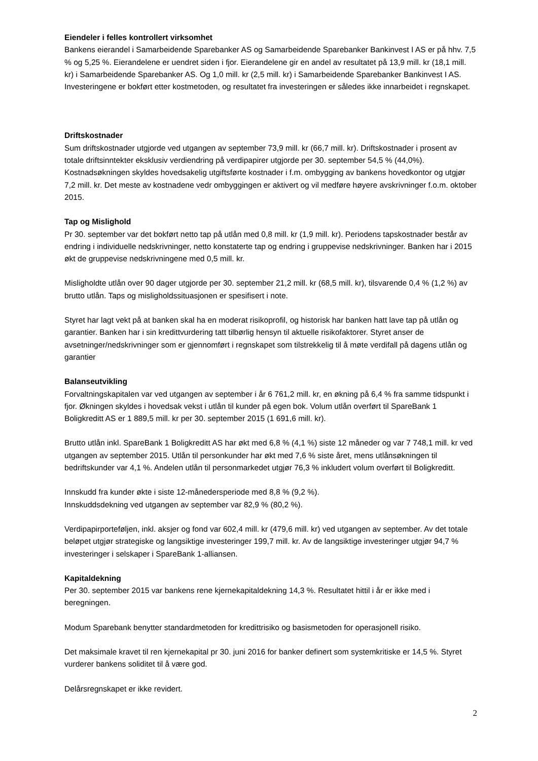Eiendeler i felles kontrollert virksomhet
Bankens eierandel i Samarbeidende Sparebanker AS og Samarbeidende Sparebanker Bankinvest I AS er på hhv. 7,5 % og 5,25 %. Eierandelene er uendret siden i fjor. Eierandelene gir en andel av resultatet på 13,9 mill. kr (18,1 mill. kr) i Samarbeidende Sparebanker AS. Og 1,0 mill. kr (2,5 mill. kr) i Samarbeidende Sparebanker Bankinvest I AS. Investeringene er bokført etter kostmetoden, og resultatet fra investeringen er således ikke innarbeidet i regnskapet.
Driftskostnader
Sum driftskostnader utgjorde ved utgangen av september 73,9 mill. kr (66,7 mill. kr). Driftskostnader i prosent av totale driftsinntekter eksklusiv verdiendring på verdipapirer utgjorde per 30. september 54,5 % (44,0%). Kostnadsøkningen skyldes hovedsakelig utgiftsførte kostnader i f.m. ombygging av bankens hovedkontor og utgjør 7,2 mill. kr. Det meste av kostnadene vedr ombyggingen er aktivert og vil medføre høyere avskrivninger f.o.m. oktober 2015.
Tap og Mislighold
Pr 30. september var det bokført netto tap på utlån med 0,8 mill. kr (1,9 mill. kr). Periodens tapskostnader består av endring i individuelle nedskrivninger, netto konstaterte tap og endring i gruppevise nedskrivninger. Banken har i 2015 økt de gruppevise nedskrivningene med 0,5 mill. kr.
Misligholdte utlån over 90 dager utgjorde per 30. september 21,2 mill. kr (68,5 mill. kr), tilsvarende 0,4 % (1,2 %) av brutto utlån. Taps og misligholdssituasjonen er spesifisert i note.
Styret har lagt vekt på at banken skal ha en moderat risikoprofil, og historisk har banken hatt lave tap på utlån og garantier. Banken har i sin kredittvurdering tatt tilbørlig hensyn til aktuelle risikofaktorer. Styret anser de avsetninger/nedskrivninger som er gjennomført i regnskapet som tilstrekkelig til å møte verdifall på dagens utlån og garantier
Balanseutvikling
Forvaltningskapitalen var ved utgangen av september i år 6 761,2 mill. kr, en økning på 6,4 % fra samme tidspunkt i fjor. Økningen skyldes i hovedsak vekst i utlån til kunder på egen bok. Volum utlån overført til SpareBank 1 Boligkreditt AS er 1 889,5 mill. kr per 30. september 2015 (1 691,6 mill. kr).
Brutto utlån inkl. SpareBank 1 Boligkreditt AS har økt med 6,8 % (4,1 %) siste 12 måneder og var 7 748,1 mill. kr ved utgangen av september 2015. Utlån til personkunder har økt med 7,6 % siste året, mens utlånsøkningen til bedriftskunder var 4,1 %. Andelen utlån til personmarkedet utgjør 76,3 % inkludert volum overført til Boligkreditt.
Innskudd fra kunder økte i siste 12-månedersperiode med 8,8 % (9,2 %).
Innskuddsdekning ved utgangen av september var 82,9 % (80,2 %).
Verdipapirporteføljen, inkl. aksjer og fond var 602,4 mill. kr (479,6 mill. kr) ved utgangen av september. Av det totale beløpet utgjør strategiske og langsiktige investeringer 199,7 mill. kr. Av de langsiktige investeringer utgjør 94,7 % investeringer i selskaper i SpareBank 1-alliansen.
Kapitaldekning
Per 30. september 2015 var bankens rene kjernekapitaldekning 14,3 %. Resultatet hittil i år er ikke med i beregningen.
Modum Sparebank benytter standardmetoden for kredittrisiko og basismetoden for operasjonell risiko.
Det maksimale kravet til ren kjernekapital pr 30. juni 2016 for banker definert som systemkritiske er 14,5 %. Styret vurderer bankens soliditet til å være god.
Delårsregnskapet er ikke revidert.
2